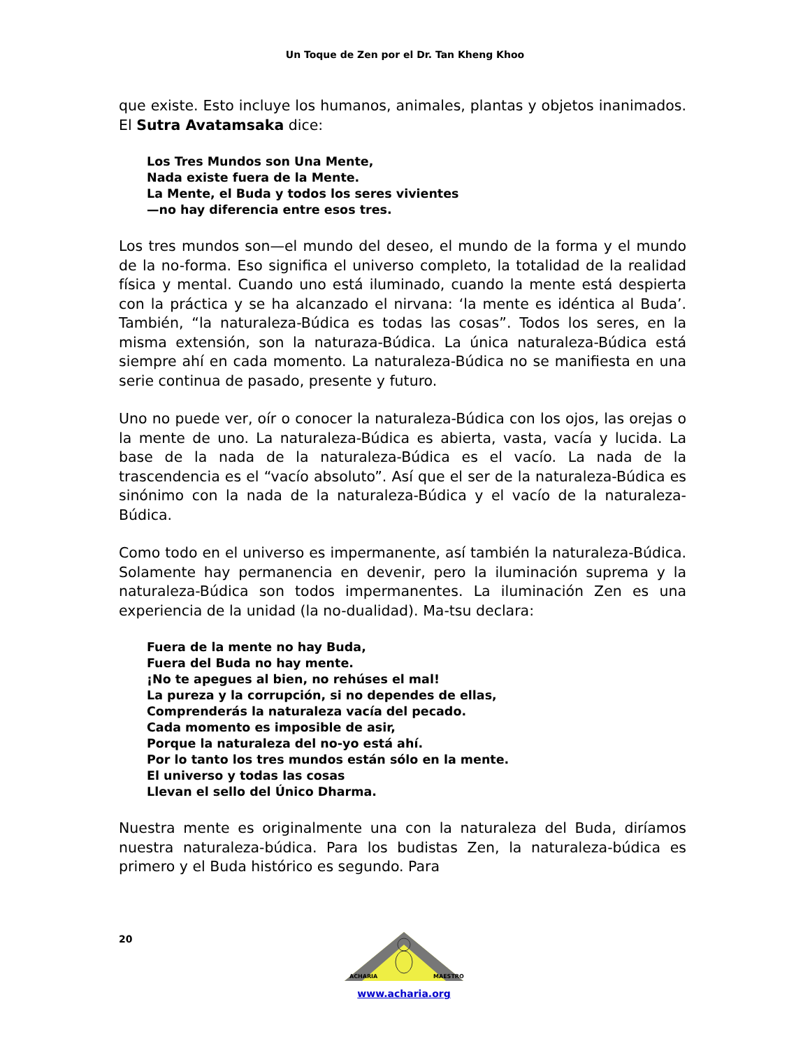Un Toque de Zen por el Dr. Tan Kheng Khoo
que existe. Esto incluye los humanos, animales, plantas y objetos inanimados. El Sutra Avatamsaka dice:
Los Tres Mundos son Una Mente,
Nada existe fuera de la Mente.
La Mente, el Buda y todos los seres vivientes
—no hay diferencia entre esos tres.
Los tres mundos son—el mundo del deseo, el mundo de la forma y el mundo de la no-forma. Eso significa el universo completo, la totalidad de la realidad física y mental. Cuando uno está iluminado, cuando la mente está despierta con la práctica y se ha alcanzado el nirvana: ‘la mente es idéntica al Buda’. También, “la naturaleza-Búdica es todas las cosas”. Todos los seres, en la misma extensión, son la naturaza-Búdica. La única naturaleza-Búdica está siempre ahí en cada momento. La naturaleza-Búdica no se manifiesta en una serie continua de pasado, presente y futuro.
Uno no puede ver, oír o conocer la naturaleza-Búdica con los ojos, las orejas o la mente de uno. La naturaleza-Búdica es abierta, vasta, vacía y lucida. La base de la nada de la naturaleza-Búdica es el vacío. La nada de la trascendencia es el “vacío absoluto”. Así que el ser de la naturaleza-Búdica es sinónimo con la nada de la naturaleza-Búdica y el vacío de la naturaleza-Búdica.
Como todo en el universo es impermanente, así también la naturaleza-Búdica. Solamente hay permanencia en devenir, pero la iluminación suprema y la naturaleza-Búdica son todos impermanentes. La iluminación Zen es una experiencia de la unidad (la no-dualidad). Ma-tsu declara:
Fuera de la mente no hay Buda,
Fuera del Buda no hay mente.
¡No te apegues al bien, no rehúses el mal!
La pureza y la corrupción, si no dependes de ellas,
Comprenderás la naturaleza vacía del pecado.
Cada momento es imposible de asir,
Porque la naturaleza del no-yo está ahí.
Por lo tanto los tres mundos están sólo en la mente.
El universo y todas las cosas
Llevan el sello del Único Dharma.
Nuestra mente es originalmente una con la naturaleza del Buda, diríamos nuestra naturaleza-búdica. Para los budistas Zen, la naturaleza-búdica es primero y el Buda histórico es segundo. Para
20
ACHARIA
MAESTRO
www.acharia.org